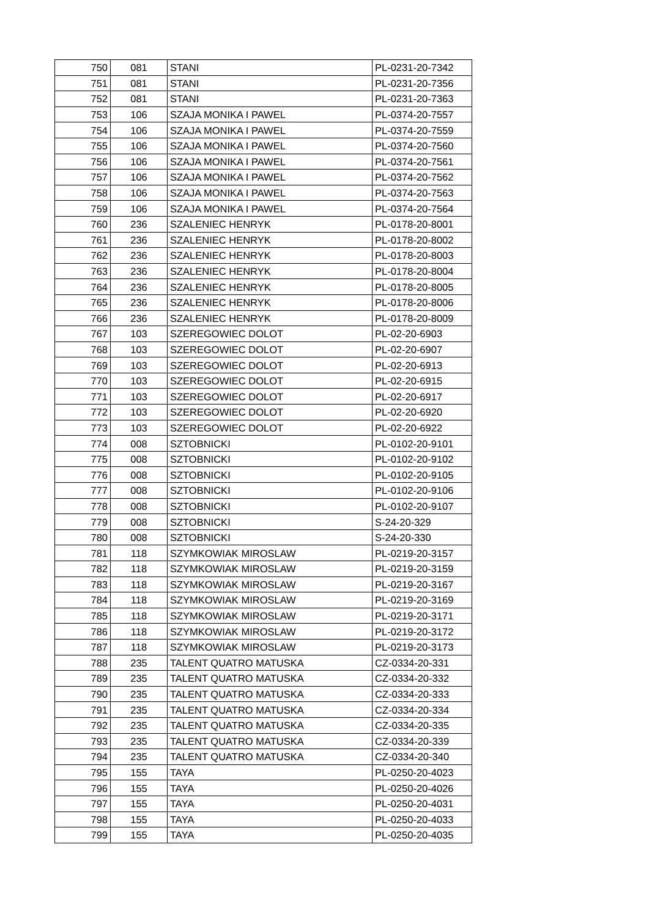| 750 | 081 | STANI | PL-0231-20-7342 |
| 751 | 081 | STANI | PL-0231-20-7356 |
| 752 | 081 | STANI | PL-0231-20-7363 |
| 753 | 106 | SZAJA MONIKA I PAWEL | PL-0374-20-7557 |
| 754 | 106 | SZAJA MONIKA I PAWEL | PL-0374-20-7559 |
| 755 | 106 | SZAJA MONIKA I PAWEL | PL-0374-20-7560 |
| 756 | 106 | SZAJA MONIKA I PAWEL | PL-0374-20-7561 |
| 757 | 106 | SZAJA MONIKA I PAWEL | PL-0374-20-7562 |
| 758 | 106 | SZAJA MONIKA I PAWEL | PL-0374-20-7563 |
| 759 | 106 | SZAJA MONIKA I PAWEL | PL-0374-20-7564 |
| 760 | 236 | SZALENIEC HENRYK | PL-0178-20-8001 |
| 761 | 236 | SZALENIEC HENRYK | PL-0178-20-8002 |
| 762 | 236 | SZALENIEC HENRYK | PL-0178-20-8003 |
| 763 | 236 | SZALENIEC HENRYK | PL-0178-20-8004 |
| 764 | 236 | SZALENIEC HENRYK | PL-0178-20-8005 |
| 765 | 236 | SZALENIEC HENRYK | PL-0178-20-8006 |
| 766 | 236 | SZALENIEC HENRYK | PL-0178-20-8009 |
| 767 | 103 | SZEREGOWIEC DOLOT | PL-02-20-6903 |
| 768 | 103 | SZEREGOWIEC DOLOT | PL-02-20-6907 |
| 769 | 103 | SZEREGOWIEC DOLOT | PL-02-20-6913 |
| 770 | 103 | SZEREGOWIEC DOLOT | PL-02-20-6915 |
| 771 | 103 | SZEREGOWIEC DOLOT | PL-02-20-6917 |
| 772 | 103 | SZEREGOWIEC DOLOT | PL-02-20-6920 |
| 773 | 103 | SZEREGOWIEC DOLOT | PL-02-20-6922 |
| 774 | 008 | SZTOBNICKI | PL-0102-20-9101 |
| 775 | 008 | SZTOBNICKI | PL-0102-20-9102 |
| 776 | 008 | SZTOBNICKI | PL-0102-20-9105 |
| 777 | 008 | SZTOBNICKI | PL-0102-20-9106 |
| 778 | 008 | SZTOBNICKI | PL-0102-20-9107 |
| 779 | 008 | SZTOBNICKI | S-24-20-329 |
| 780 | 008 | SZTOBNICKI | S-24-20-330 |
| 781 | 118 | SZYMKOWIAK MIROSLAW | PL-0219-20-3157 |
| 782 | 118 | SZYMKOWIAK MIROSLAW | PL-0219-20-3159 |
| 783 | 118 | SZYMKOWIAK MIROSLAW | PL-0219-20-3167 |
| 784 | 118 | SZYMKOWIAK MIROSLAW | PL-0219-20-3169 |
| 785 | 118 | SZYMKOWIAK MIROSLAW | PL-0219-20-3171 |
| 786 | 118 | SZYMKOWIAK MIROSLAW | PL-0219-20-3172 |
| 787 | 118 | SZYMKOWIAK MIROSLAW | PL-0219-20-3173 |
| 788 | 235 | TALENT QUATRO MATUSKA | CZ-0334-20-331 |
| 789 | 235 | TALENT QUATRO MATUSKA | CZ-0334-20-332 |
| 790 | 235 | TALENT QUATRO MATUSKA | CZ-0334-20-333 |
| 791 | 235 | TALENT QUATRO MATUSKA | CZ-0334-20-334 |
| 792 | 235 | TALENT QUATRO MATUSKA | CZ-0334-20-335 |
| 793 | 235 | TALENT QUATRO MATUSKA | CZ-0334-20-339 |
| 794 | 235 | TALENT QUATRO MATUSKA | CZ-0334-20-340 |
| 795 | 155 | TAYA | PL-0250-20-4023 |
| 796 | 155 | TAYA | PL-0250-20-4026 |
| 797 | 155 | TAYA | PL-0250-20-4031 |
| 798 | 155 | TAYA | PL-0250-20-4033 |
| 799 | 155 | TAYA | PL-0250-20-4035 |